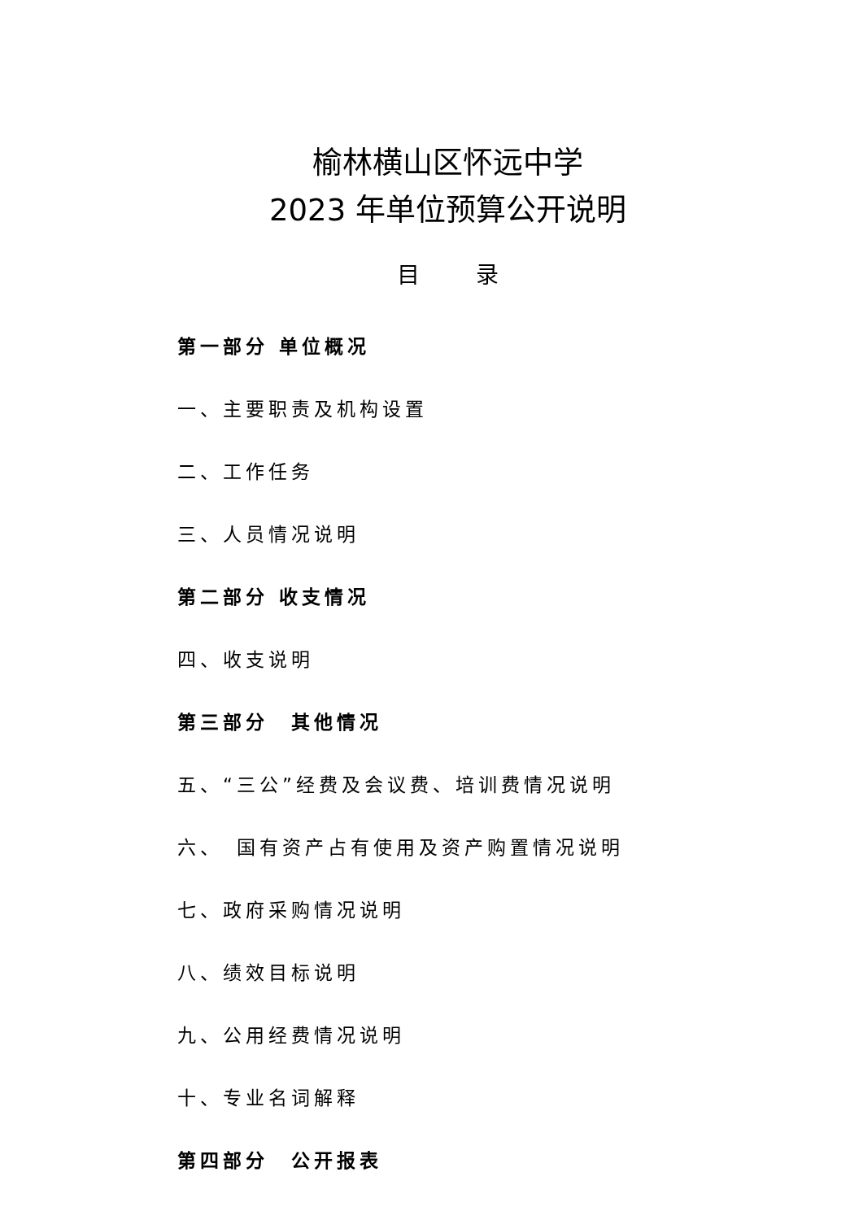榆林横山区怀远中学
2023 年单位预算公开说明
目 录
第一部分 单位概况
一、主要职责及机构设置
二、工作任务
三、人员情况说明
第二部分 收支情况
四、收支说明
第三部分　其他情况
五、“三公”经费及会议费、培训费情况说明
六、　国有资产占有使用及资产购置情况说明
七、政府采购情况说明
八、绩效目标说明
九、公用经费情况说明
十、专业名词解释
第四部分　公开报表